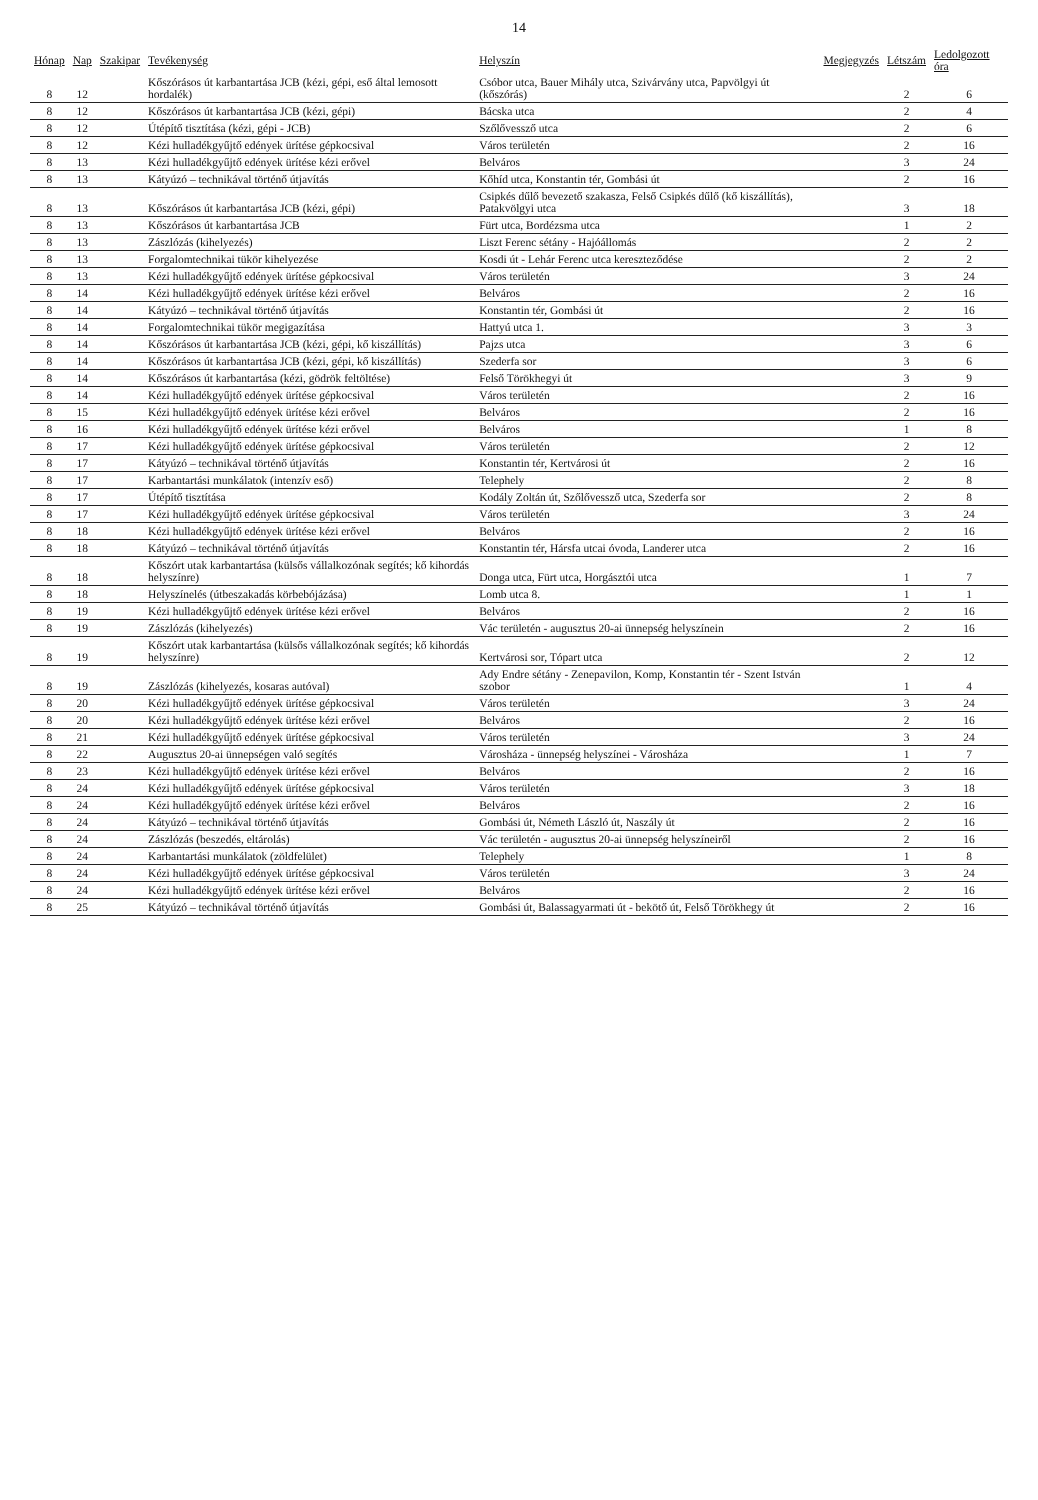14
| Hónap | Nap | Szakipar | Tevékenység | Helyszín | Megjegyzés | Létszám | Ledolgozott óra |
| --- | --- | --- | --- | --- | --- | --- | --- |
| 8 | 12 | | Kőszórásos út karbantartása JCB (kézi, gépi, eső által lemosott hordalék) | Csóbor utca, Bauer Mihály utca, Szivárvány utca, Papvölgyi út (kőszórás) | | 2 | 6 |
| 8 | 12 | | Kőszórásos út karbantartása JCB (kézi, gépi) | Bácska utca | | 2 | 4 |
| 8 | 12 | | Útépítő tisztítása (kézi, gépi - JCB) | Szőlővessző utca | | 2 | 6 |
| 8 | 12 | | Kézi hulladékgyűjtő edények ürítése gépkocsival | Város területén | | 2 | 16 |
| 8 | 13 | | Kézi hulladékgyűjtő edények ürítése kézi erővel | Belváros | | 3 | 24 |
| 8 | 13 | | Kátyúzó – technikával történő útjavítás | Kőhíd utca, Konstantin tér, Gombási út | | 2 | 16 |
| 8 | 13 | | Kőszórásos út karbantartása JCB (kézi, gépi) | Csipkés dűlő bevezető szakasza, Felső Csipkés dűlő (kő kiszállítás), Patakvölgyi utca | | 3 | 18 |
| 8 | 13 | | Kőszórásos út karbantartása JCB | Fürt utca, Bordézsma utca | | 1 | 2 |
| 8 | 13 | | Zászlózás (kihelyezés) | Liszt Ferenc sétány - Hajóállomás | | 2 | 2 |
| 8 | 13 | | Forgalomtechnikai tükör kihelyezése | Kosdi út - Lehár Ferenc utca kereszteződése | | 2 | 2 |
| 8 | 13 | | Kézi hulladékgyűjtő edények ürítése gépkocsival | Város területén | | 3 | 24 |
| 8 | 14 | | Kézi hulladékgyűjtő edények ürítése kézi erővel | Belváros | | 2 | 16 |
| 8 | 14 | | Kátyúzó – technikával történő útjavítás | Konstantin tér, Gombási út | | 2 | 16 |
| 8 | 14 | | Forgalomtechnikai tükör megigazítása | Hattyú utca 1. | | 3 | 3 |
| 8 | 14 | | Kőszórásos út karbantartása JCB (kézi, gépi, kő kiszállítás) | Pajzs utca | | 3 | 6 |
| 8 | 14 | | Kőszórásos út karbantartása JCB (kézi, gépi, kő kiszállítás) | Szederfa sor | | 3 | 6 |
| 8 | 14 | | Kőszórásos út karbantartása (kézi, gödrök feltöltése) | Felső Törökhegyi út | | 3 | 9 |
| 8 | 14 | | Kézi hulladékgyűjtő edények ürítése gépkocsival | Város területén | | 2 | 16 |
| 8 | 15 | | Kézi hulladékgyűjtő edények ürítése kézi erővel | Belváros | | 2 | 16 |
| 8 | 16 | | Kézi hulladékgyűjtő edények ürítése kézi erővel | Belváros | | 1 | 8 |
| 8 | 17 | | Kézi hulladékgyűjtő edények ürítése gépkocsival | Város területén | | 2 | 12 |
| 8 | 17 | | Kátyúzó – technikával történő útjavítás | Konstantin tér, Kertvárosi út | | 2 | 16 |
| 8 | 17 | | Karbantartási munkálatok (intenzív eső) | Telephely | | 2 | 8 |
| 8 | 17 | | Útépítő tisztítása | Kodály Zoltán út, Szőlővessző utca, Szederfa sor | | 2 | 8 |
| 8 | 17 | | Kézi hulladékgyűjtő edények ürítése gépkocsival | Város területén | | 3 | 24 |
| 8 | 18 | | Kézi hulladékgyűjtő edények ürítése kézi erővel | Belváros | | 2 | 16 |
| 8 | 18 | | Kátyúzó – technikával történő útjavítás | Konstantin tér, Hársfa utcai óvoda, Landerer utca | | 2 | 16 |
| 8 | 18 | | Kőszórt utak karbantartása (külsős vállalkozónak segítés; kő kihordás helyszínre) | Donga utca, Fürt utca, Horgásztói utca | | 1 | 7 |
| 8 | 18 | | Helyszínelés (útbeszakadás körbebójázása) | Lomb utca 8. | | 1 | 1 |
| 8 | 19 | | Kézi hulladékgyűjtő edények ürítése kézi erővel | Belváros | | 2 | 16 |
| 8 | 19 | | Zászlózás (kihelyezés) | Vác területén - augusztus 20-ai ünnepség helyszínein | | 2 | 16 |
| 8 | 19 | | Kőszórt utak karbantartása (külsős vállalkozónak segítés; kő kihordás helyszínre) | Kertvárosi sor, Tópart utca | | 2 | 12 |
| 8 | 19 | | Zászlózás (kihelyezés, kosaras autóval) | Ady Endre sétány - Zenepavilon, Komp, Konstantin tér - Szent István szobor | | 1 | 4 |
| 8 | 20 | | Kézi hulladékgyűjtő edények ürítése gépkocsival | Város területén | | 3 | 24 |
| 8 | 20 | | Kézi hulladékgyűjtő edények ürítése kézi erővel | Belváros | | 2 | 16 |
| 8 | 21 | | Kézi hulladékgyűjtő edények ürítése gépkocsival | Város területén | | 3 | 24 |
| 8 | 22 | | Augusztus 20-ai ünnepségen való segítés | Városháza - ünnepség helyszínei - Városháza | | 1 | 7 |
| 8 | 23 | | Kézi hulladékgyűjtő edények ürítése kézi erővel | Belváros | | 2 | 16 |
| 8 | 24 | | Kézi hulladékgyűjtő edények ürítése gépkocsival | Város területén | | 3 | 18 |
| 8 | 24 | | Kézi hulladékgyűjtő edények ürítése kézi erővel | Belváros | | 2 | 16 |
| 8 | 24 | | Kátyúzó – technikával történő útjavítás | Gombási út, Németh László út, Naszály út | | 2 | 16 |
| 8 | 24 | | Zászlózás (beszedés, eltárolás) | Vác területén - augusztus 20-ai ünnepség helyszíneiről | | 2 | 16 |
| 8 | 24 | | Karbantartási munkálatok (zöldfelület) | Telephely | | 1 | 8 |
| 8 | 24 | | Kézi hulladékgyűjtő edények ürítése gépkocsival | Város területén | | 3 | 24 |
| 8 | 24 | | Kézi hulladékgyűjtő edények ürítése kézi erővel | Belváros | | 2 | 16 |
| 8 | 25 | | Kátyúzó – technikával történő útjavítás | Gombási út, Balassagyarmati út - bekötő út, Felső Törökhegy út | | 2 | 16 |